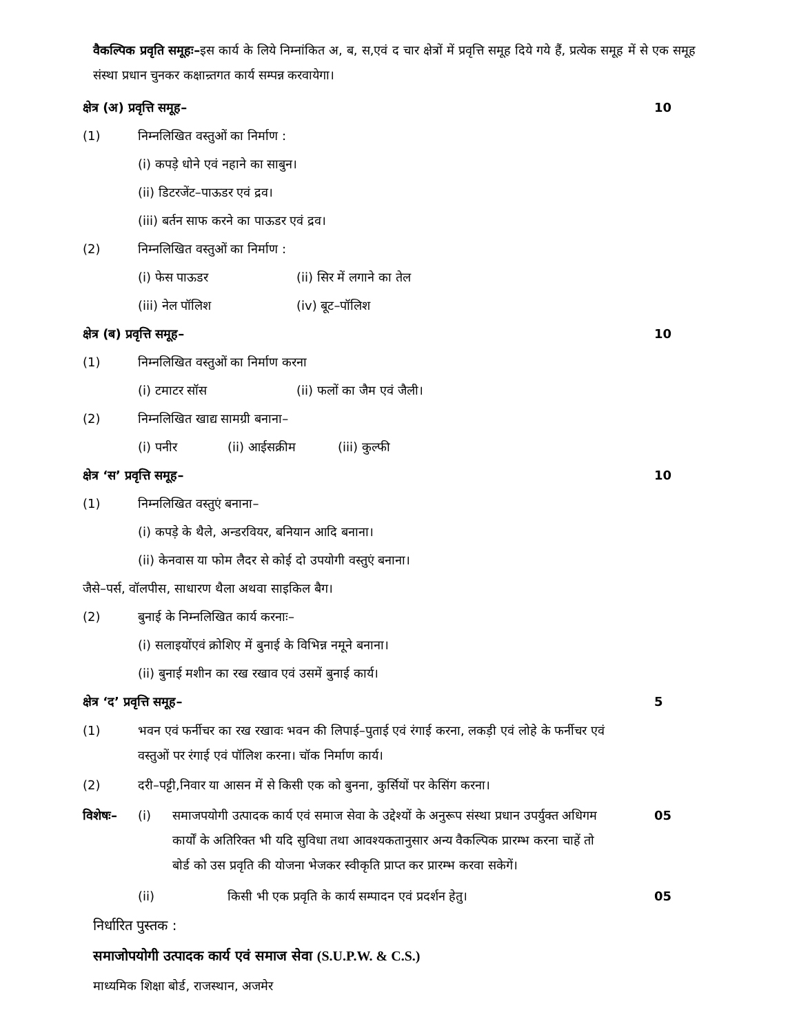वैकल्पिक प्रवृति समूहः–इस कार्य के लिये निम्नांकित अ, ब, स,एवं द चार क्षेत्रों में प्रवृत्ति समूह दिये गये हैं, प्रत्येक समूह में से एक समूह संस्था प्रधान चुनकर कक्षान्र्तगत कार्य सम्पन्न करवायेगा।
क्षेत्र (अ) प्रवृत्ति समूह– 10
(1) निम्नलिखित वस्तुओं का निर्माण :
(i) कपड़े धोने एवं नहाने का साबुन।
(ii) डिटरजेंट–पाऊडर एवं द्रव।
(iii) बर्तन साफ करने का पाऊडर एवं द्रव।
(2) निम्नलिखित वस्तुओं का निर्माण :
(i) फेस पाऊडर (ii) सिर में लगाने का तेल
(iii) नेल पॉलिश (iv) बूट–पॉलिश
क्षेत्र (ब) प्रवृत्ति समूह– 10
(1) निम्नलिखित वस्तुओं का निर्माण करना
(i) टमाटर सॉस (ii) फलों का जैम एवं जैली।
(2) निम्नलिखित खाद्य सामग्री बनाना–
(i) पनीर (ii) आईसक्रीम (iii) कुल्फी
क्षेत्र ‘स’ प्रवृत्ति समूह– 10
(1) निम्नलिखित वस्तुएं बनाना–
(i) कपड़े के थैले, अन्डरवियर, बनियान आदि बनाना।
(ii) केनवास या फोम लैदर से कोई दो उपयोगी वस्तुएं बनाना।
जैसे–पर्स, वॉलपीस, साधारण थैला अथवा साइकिल बैग।
(2) बुनाई के निम्नलिखित कार्य करनाः–
(i) सलाइयोंएवं क्रोशिए में बुनाई के विभिन्न नमूने बनाना।
(ii) बुनाई मशीन का रख रखाव एवं उसमें बुनाई कार्य।
क्षेत्र ‘द’ प्रवृत्ति समूह– 5
(1) भवन एवं फर्नीचर का रख रखावः भवन की लिपाई–पुताई एवं रंगाई करना, लकड़ी एवं लोहे के फर्नीचर एवं वस्तुओं पर रंगाई एवं पॉलिश करना। चॉक निर्माण कार्य।
(2) दरी–पट्टी,निवार या आसन में से किसी एक को बुनना, कुर्सियों पर केसिंग करना।
विशेषः– (i) समाजपयोगी उत्पादक कार्य एवं समाज सेवा के उद्देश्यों के अनुरूप संस्था प्रधान उपर्युक्त अधिगम कार्यों के अतिरिक्त भी यदि सुविधा तथा आवश्यकतानुसार अन्य वैकल्पिक प्रारम्भ करना चाहें तो बोर्ड को उस प्रवृति की योजना भेजकर स्वीकृति प्राप्त कर प्रारम्भ करवा सकेगें। 05
(ii) किसी भी एक प्रवृति के कार्य सम्पादन एवं प्रदर्शन हेतु। 05
निर्धारित पुस्तक :
समाजोपयोगी उत्पादक कार्य एवं समाज सेवा (S.U.P.W. & C.S.)
माध्यमिक शिक्षा बोर्ड, राजस्थान, अजमेर